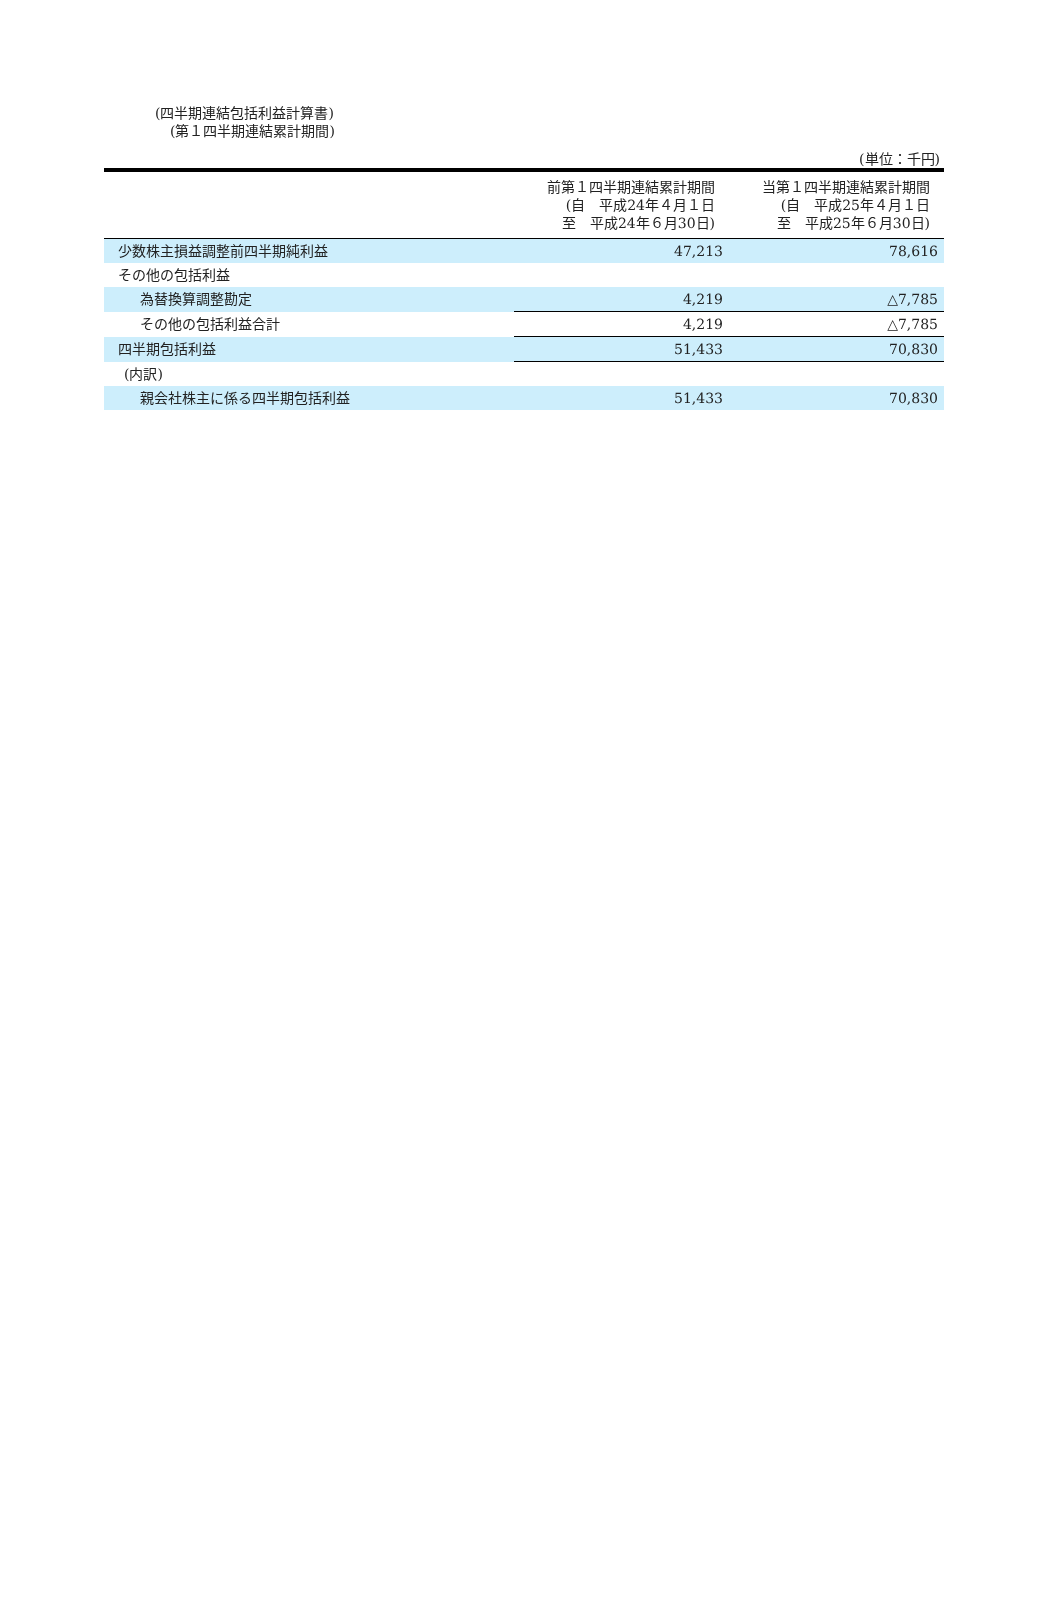(四半期連結包括利益計算書)
(第１四半期連結累計期間)
(単位：千円)
| | 前第１四半期連結累計期間 (自 平成24年４月１日 至 平成24年６月30日) | 当第１四半期連結累計期間 (自 平成25年４月１日 至 平成25年６月30日) |
| --- | --- | --- |
| 少数株主損益調整前四半期純利益 | 47,213 | 78,616 |
| その他の包括利益 | | |
| 為替換算調整勘定 | 4,219 | △7,785 |
| その他の包括利益合計 | 4,219 | △7,785 |
| 四半期包括利益 | 51,433 | 70,830 |
| (内訳) | | |
| 親会社株主に係る四半期包括利益 | 51,433 | 70,830 |